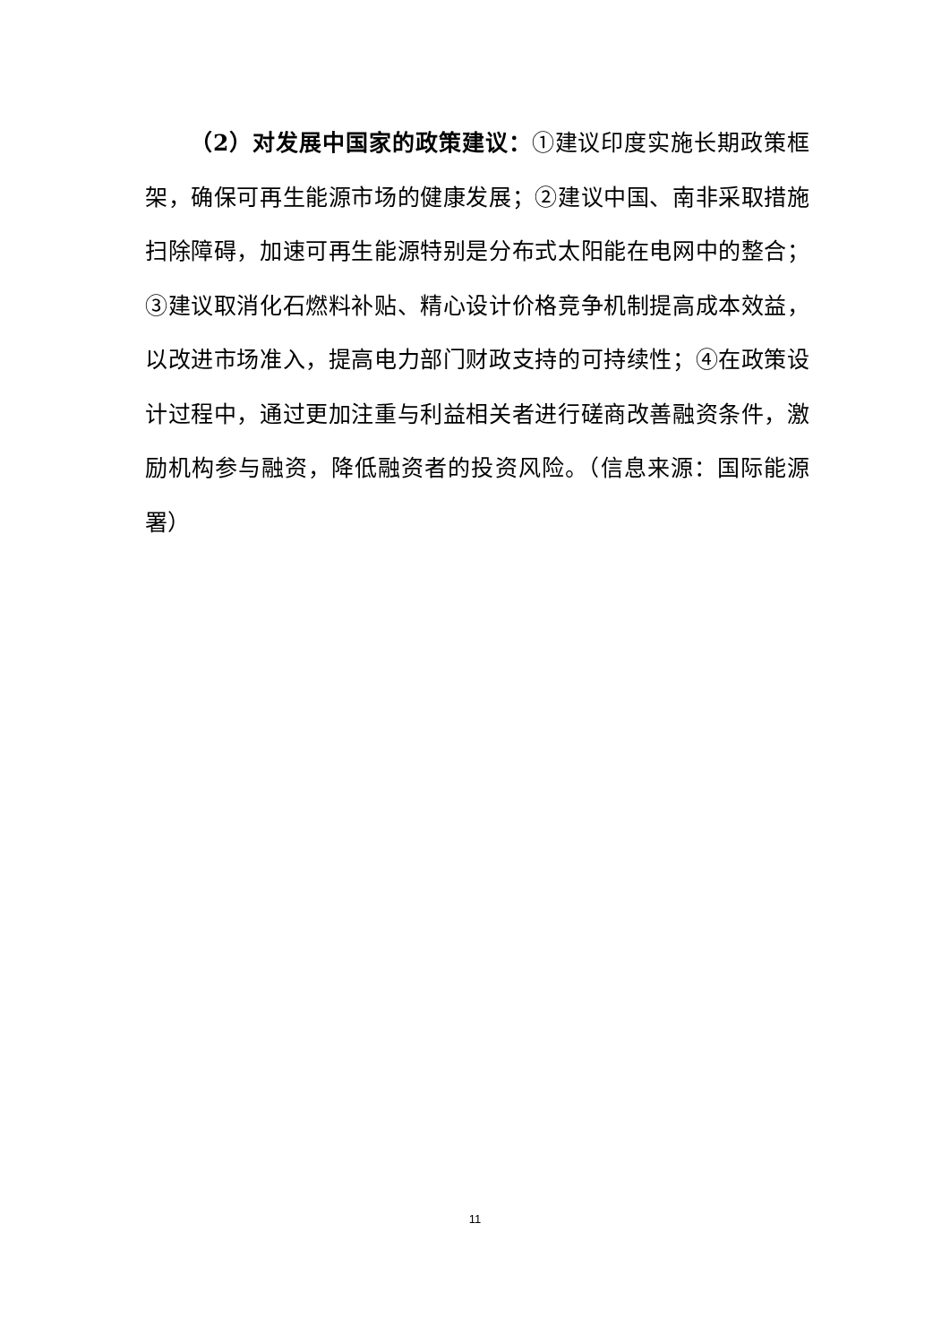（2）对发展中国家的政策建议：①建议印度实施长期政策框架，确保可再生能源市场的健康发展；②建议中国、南非采取措施扫除障碍，加速可再生能源特别是分布式太阳能在电网中的整合；③建议取消化石燃料补贴、精心设计价格竞争机制提高成本效益，以改进市场准入，提高电力部门财政支持的可持续性；④在政策设计过程中，通过更加注重与利益相关者进行磋商改善融资条件，激励机构参与融资，降低融资者的投资风险。（信息来源：国际能源署）
11